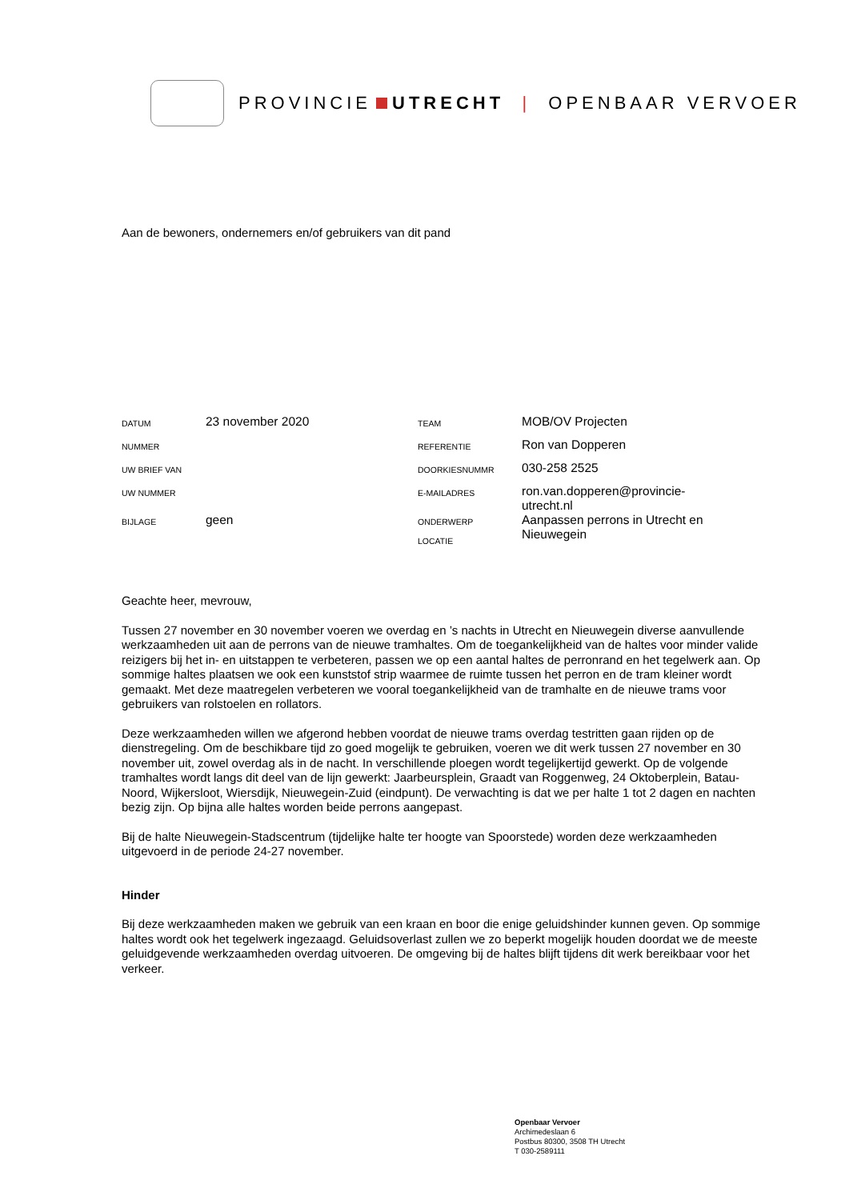PROVINCIE UTRECHT | OPENBAAR VERVOER
Aan de bewoners, ondernemers en/of gebruikers van dit pand
| DATUM | 23 november 2020 | TEAM | MOB/OV Projecten |
| NUMMER | | REFERENTIE | Ron van Dopperen |
| UW BRIEF VAN | | DOORKIESNUMMR | 030-258 2525 |
| UW NUMMER | | E-MAILADRES | ron.van.dopperen@provincie- utrecht.nl |
| BIJLAGE | geen | ONDERWERP LOCATIE | Aanpassen perrons in Utrecht en Nieuwegein |
Geachte heer, mevrouw,
Tussen 27 november en 30 november voeren we overdag en ’s nachts in Utrecht en Nieuwegein diverse aanvullende werkzaamheden uit aan de perrons van de nieuwe tramhaltes. Om de toegankelijkheid van de haltes voor minder valide reizigers bij het in- en uitstappen te verbeteren, passen we op een aantal haltes de perronrand en het tegelwerk aan. Op sommige haltes plaatsen we ook een kunststof strip waarmee de ruimte tussen het perron en de tram kleiner wordt gemaakt. Met deze maatregelen verbeteren we vooral toegankelijkheid van de tramhalte en de nieuwe trams voor gebruikers van rolstoelen en rollators.
Deze werkzaamheden willen we afgerond hebben voordat de nieuwe trams overdag testritten gaan rijden op de dienstregeling. Om de beschikbare tijd zo goed mogelijk te gebruiken, voeren we dit werk tussen 27 november en 30 november uit, zowel overdag als in de nacht. In verschillende ploegen wordt tegelijkertijd gewerkt. Op de volgende tramhaltes wordt langs dit deel van de lijn gewerkt: Jaarbeursplein, Graadt van Roggenweg, 24 Oktoberplein, Batau-Noord, Wijkersloot, Wiersdijk, Nieuwegein-Zuid (eindpunt). De verwachting is dat we per halte 1 tot 2 dagen en nachten bezig zijn. Op bijna alle haltes worden beide perrons aangepast.
Bij de halte Nieuwegein-Stadscentrum (tijdelijke halte ter hoogte van Spoorstede) worden deze werkzaamheden uitgevoerd in de periode 24-27 november.
Hinder
Bij deze werkzaamheden maken we gebruik van een kraan en boor die enige geluidshinder kunnen geven. Op sommige haltes wordt ook het tegelwerk ingezaagd. Geluidsoverlast zullen we zo beperkt mogelijk houden doordat we de meeste geluidgevende werkzaamheden overdag uitvoeren. De omgeving bij de haltes blijft tijdens dit werk bereikbaar voor het verkeer.
Openbaar Vervoer
Archimedeslaan 6
Postbus 80300, 3508 TH Utrecht
T 030-2589111